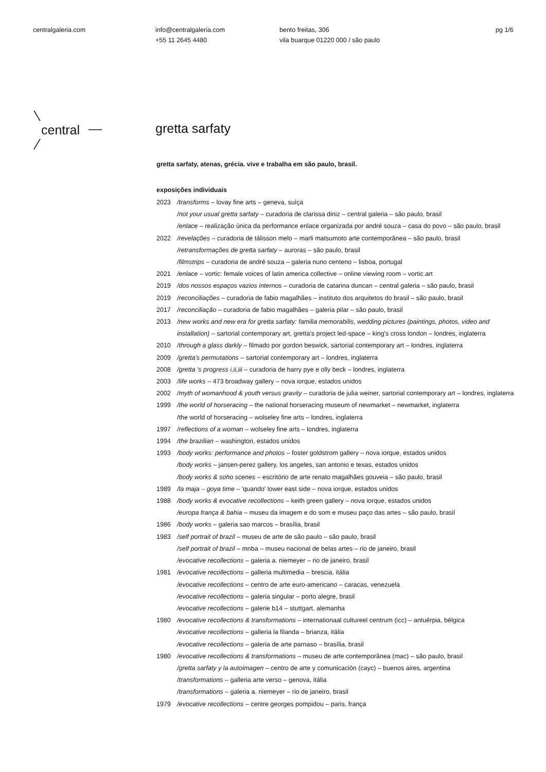centralgaleria.com info@centralgaleria.com
+55 11 2645 4480
bento freitas, 306
vila buarque 01220 000 / são paulo
pg 1/6
central
gretta sarfaty
gretta sarfaty, atenas, grécia. vive e trabalha em são paulo, brasil.
exposições individuais
2023 /transforms – lovay fine arts – geneva, suíça
/not your usual gretta sarfaty – curadoria de clarissa diniz – central galeria – são paulo, brasil
/enlace – realização única da performance enlace organizada por andré souza – casa do povo – são paulo, brasil
2022 /revelações – curadoria de tálisson melo – marli matsumoto arte contemporânea – são paulo, brasil
/retransformações de gretta sarfaty – auroras – são paulo, brasil
/filmstrips – curadoria de andré souza – galeria nuno centeno – lisboa, portugal
2021 /enlace – vortic: female voices of latin america collective – online viewing room – vortic.art
2019 /dos nossos espaços vazios internos – curadoria de catarina duncan – central galeria – são paulo, brasil
2019 /reconciliações – curadoria de fabio magalhães – instituto dos arquitetos do brasil – são paulo, brasil
2017 /reconciliação – curadoria de fabio magalhães – galeria pilar – são paulo, brasil
2013 /new works and new era for gretta sarfaty: familia memorabilis, wedding pictures (paintings, photos, video and installation) – sartorial contemporary art, gretta's project led-space – king's cross london – londres, inglaterra
2010 /through a glass darkly – filmado por gordon beswick, sartorial contemporary art – londres, inglaterra
2009 /gretta's permutations – sartorial contemporary art – londres, inglaterra
2008 /gretta 's progress i,ii,iii – curadoria de harry pye e olly beck – londres, inglaterra
2003 /life works – 473 broadway gallery – nova iorque, estados unidos
2002 /myth of womanhood & youth versus gravity – curadoria de julia weiner, sartorial contemporary art – londres, inglaterra
1999 /the world of horseracing – the national horseracing museum of newmarket – newmarket, inglaterra
/the world of horseracing – wolseley fine arts – londres, inglaterra
1997 /reflections of a woman – wolseley fine arts – londres, inglaterra
1994 /the brazilian – washington, estados unidos
1993 /body works: performance and photos – foster goldstrom gallery – nova iorque, estados unidos
/body works – jansen-perez gallery, los angeles, san antonio e texas, estados unidos
/body works & soho scenes – escritório de arte renato magalhães gouveia – são paulo, brasil
1989 /la maja – goya time – 'quando' lower east side – nova iorque, estados unidos
1988 /body works & evocative recollections – keith green gallery – nova iorque, estados unidos
/europa frança & bahia – museu da imagem e do som e museu paço das artes – são paulo, brasil
1986 /body works – galeria sao marcos – brasília, brasil
1983 /self portrait of brazil – museu de arte de são paulo – são paulo, brasil
/self portrait of brazil – mnba – museu nacional de belas artes – rio de janeiro, brasil
/evocative recollections – galeria a. niemeyer – rio de janeiro, brasil
1981 /evocative recollections – galleria multimedia – brescia, itália
/evocative recollections – centro de arte euro-americano – caracas, venezuela
/evocative recollections – galeria singular – porto alegre, brasil
/evocative recollections – galerie b14 – stuttgart, alemanha
1980 /evocative recollections & transformations – internationaal cultureel centrum (icc) – antuérpia, bélgica
/evocative recollections – galleria la filanda – brianza, itália
/evocative recollections – galeria de arte parnaso – brasília, brasil
1980 /evocative recollections & transformations – museu de arte contemporânea (mac) – são paulo, brasil
/gretta sarfaty y la autoimagen – centro de arte y comunicación (cayc) – buenos aires, argentina
/transformations – galleria arte verso – genova, itália
/transformations – galeria a. niemeyer – rio de janeiro, brasil
1979 /evocative recollections – centre georges pompidou – paris, frança